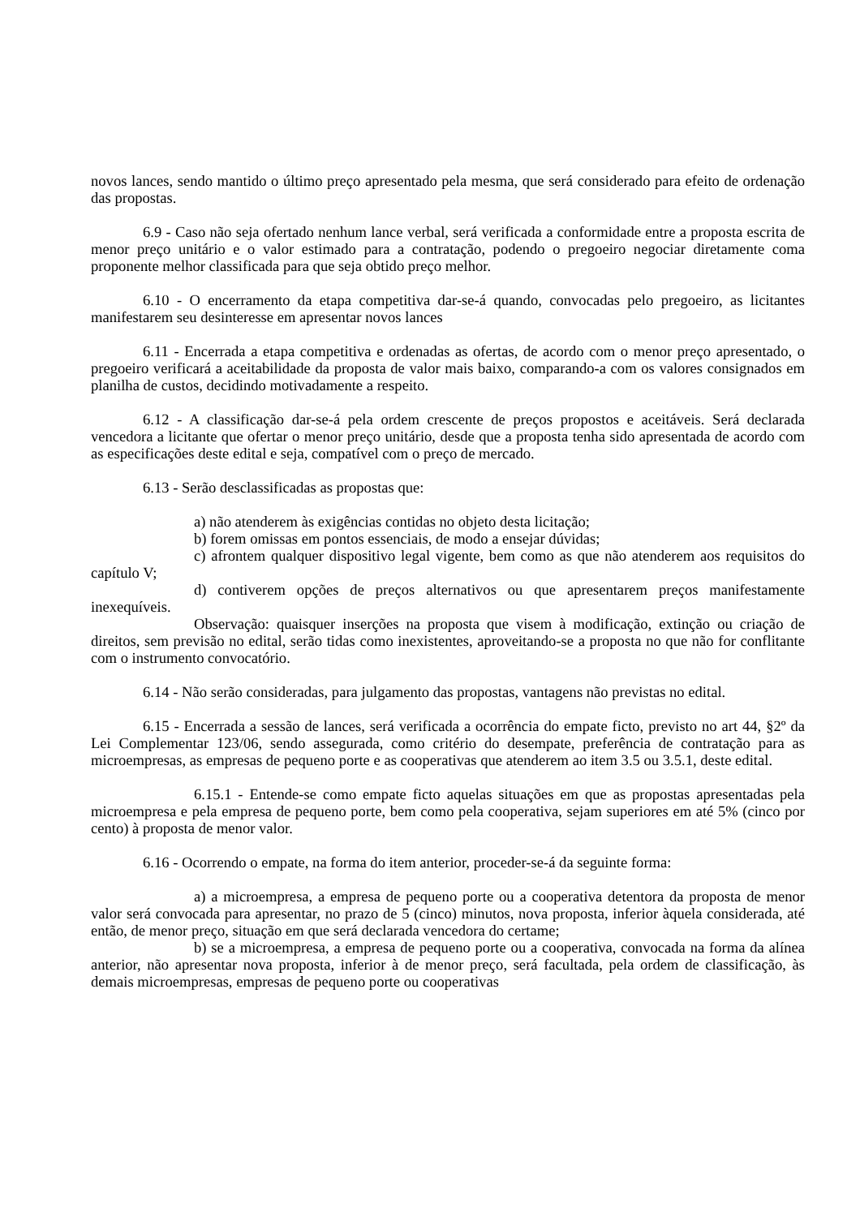novos lances, sendo mantido o último preço apresentado pela mesma, que será considerado para efeito de ordenação das propostas.
6.9 - Caso não seja ofertado nenhum lance verbal, será verificada a conformidade entre a proposta escrita de menor preço unitário e o valor estimado para a contratação, podendo o pregoeiro negociar diretamente coma proponente melhor classificada para que seja obtido preço melhor.
6.10 - O encerramento da etapa competitiva dar-se-á quando, convocadas pelo pregoeiro, as licitantes manifestarem seu desinteresse em apresentar novos lances
6.11 - Encerrada a etapa competitiva e ordenadas as ofertas, de acordo com o menor preço apresentado, o pregoeiro verificará a aceitabilidade da proposta de valor mais baixo, comparando-a com os valores consignados em planilha de custos, decidindo motivadamente a respeito.
6.12 - A classificação dar-se-á pela ordem crescente de preços propostos e aceitáveis. Será declarada vencedora a licitante que ofertar o menor preço unitário, desde que a proposta tenha sido apresentada de acordo com as especificações deste edital e seja, compatível com o preço de mercado.
6.13 - Serão desclassificadas as propostas que:
a) não atenderem às exigências contidas no objeto desta licitação;
b) forem omissas em pontos essenciais, de modo a ensejar dúvidas;
c) afrontem qualquer dispositivo legal vigente, bem como as que não atenderem aos requisitos do capítulo V;
d) contiverem opções de preços alternativos ou que apresentarem preços manifestamente inexequíveis.
Observação: quaisquer inserções na proposta que visem à modificação, extinção ou criação de direitos, sem previsão no edital, serão tidas como inexistentes, aproveitando-se a proposta no que não for conflitante com o instrumento convocatório.
6.14 - Não serão consideradas, para julgamento das propostas, vantagens não previstas no edital.
6.15 - Encerrada a sessão de lances, será verificada a ocorrência do empate ficto, previsto no art 44, §2º da Lei Complementar 123/06, sendo assegurada, como critério do desempate, preferência de contratação para as microempresas, as empresas de pequeno porte e as cooperativas que atenderem ao item 3.5 ou 3.5.1, deste edital.
6.15.1 - Entende-se como empate ficto aquelas situações em que as propostas apresentadas pela microempresa e pela empresa de pequeno porte, bem como pela cooperativa, sejam superiores em até 5% (cinco por cento) à proposta de menor valor.
6.16 - Ocorrendo o empate, na forma do item anterior, proceder-se-á da seguinte forma:
a) a microempresa, a empresa de pequeno porte ou a cooperativa detentora da proposta de menor valor será convocada para apresentar, no prazo de 5 (cinco) minutos, nova proposta, inferior àquela considerada, até então, de menor preço, situação em que será declarada vencedora do certame;
b) se a microempresa, a empresa de pequeno porte ou a cooperativa, convocada na forma da alínea anterior, não apresentar nova proposta, inferior à de menor preço, será facultada, pela ordem de classificação, às demais microempresas, empresas de pequeno porte ou cooperativas